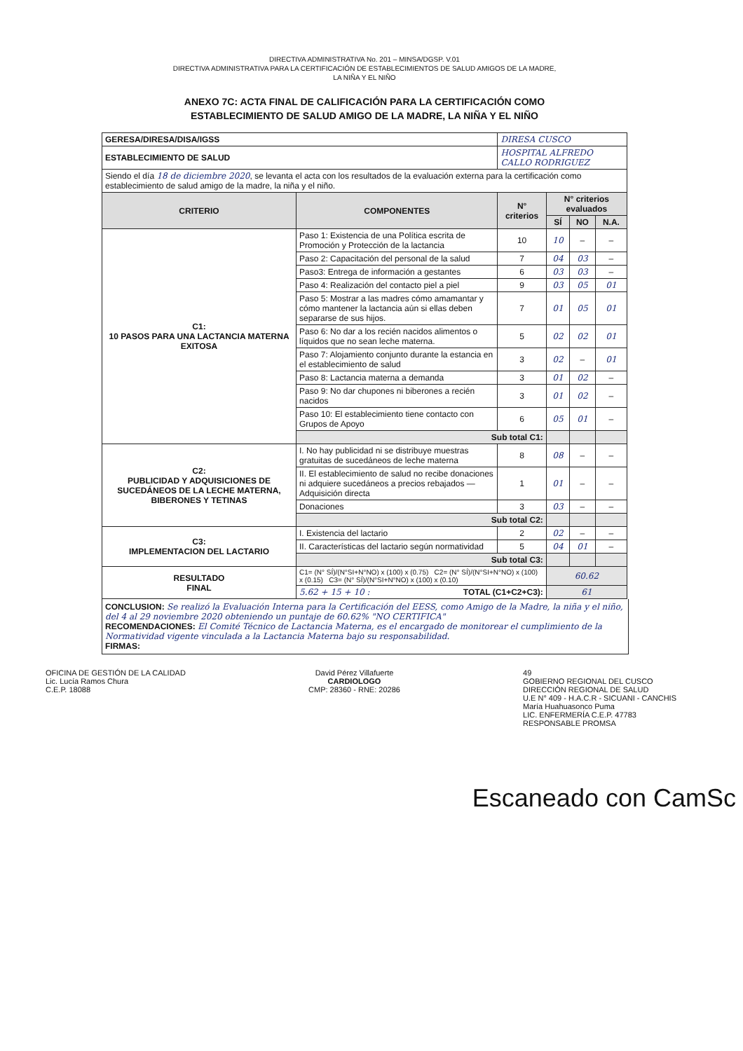DIRECTIVA ADMINISTRATIVA No. 201 – MINSA/DGSP. V.01
DIRECTIVA ADMINISTRATIVA PARA LA CERTIFICACIÓN DE ESTABLECIMIENTOS DE SALUD AMIGOS DE LA MADRE,
LA NIÑA Y EL NIÑO
ANEXO 7C: ACTA FINAL DE CALIFICACIÓN PARA LA CERTIFICACIÓN COMO
ESTABLECIMIENTO DE SALUD AMIGO DE LA MADRE, LA NIÑA Y EL NIÑO
| GERESA/DIRESA/DISA/IGSS | | DIRESA CUSCO | | | |
| ESTABLECIMIENTO DE SALUD | | HOSPITAL ALFREDO CALLO RODRIGUEZ | | | |
| Siendo el día 18 de diciembre 2020 , se levanta el acta con los resultados de la evaluación externa para la certificación como establecimiento de salud amigo de la madre, la niña y el niño. | | | | | |
| CRITERIO | COMPONENTES | N° criterios | N° criterios evaluados | | |
| | | | SÍ | NO | N.A. |
| C1: 10 PASOS PARA UNA LACTANCIA MATERNA EXITOSA | Paso 1: Existencia de una Política escrita de Promoción y Protección de la lactancia | 10 | 10 | – | – |
| | Paso 2: Capacitación del personal de la salud | 7 | 04 | 03 | – |
| | Paso3: Entrega de información a gestantes | 6 | 03 | 03 | – |
| | Paso 4: Realización del contacto piel a piel | 9 | 03 | 05 | 01 |
| | Paso 5: Mostrar a las madres cómo amamantar y cómo mantener la lactancia aún si ellas deben separarse de sus hijos. | 7 | 01 | 05 | 01 |
| | Paso 6: No dar a los recién nacidos alimentos o líquidos que no sean leche materna. | 5 | 02 | 02 | 01 |
| | Paso 7: Alojamiento conjunto durante la estancia en el establecimiento de salud | 3 | 02 | – | 01 |
| | Paso 8: Lactancia materna a demanda | 3 | 01 | 02 | – |
| | Paso 9: No dar chupones ni biberones a recién nacidos | 3 | 01 | 02 | – |
| | Paso 10: El establecimiento tiene contacto con Grupos de Apoyo | 6 | 05 | 01 | – |
| | Sub total C1: | | | | |
| C2: PUBLICIDAD Y ADQUISICIONES DE SUCEDÁNEOS DE LA LECHE MATERNA, BIBERONES Y TETINAS | I. No hay publicidad ni se distribuye muestras gratuitas de sucedáneos de leche materna | 8 | 08 | – | – |
| | II. El establecimiento de salud no recibe donaciones ni adquiere sucedáneos a precios rebajados — Adquisición directa | 1 | 01 | – | – |
| | Donaciones | 3 | 03 | – | – |
| | Sub total C2: | | | | |
| C3: IMPLEMENTACION DEL LACTARIO | I. Existencia del lactario | 2 | 02 | – | – |
| | II. Características del lactario según normatividad | 5 | 04 | 01 | – |
| | Sub total C3: | | | | |
| RESULTADO FINAL | C1= (N° SÍ)/(N°SI+N°NO) x (100) x (0.75) C2= (N° SÍ)/(N°SI+N°NO) x (100) x (0.15) C3= (N° SÍ)/(N°SI+N°NO) x (100) x (0.10) | | 60.62 | | |
| | 5.62 + 15 + 10 : TOTAL (C1+C2+C3): | | 61 | | |
CONCLUSION: Se realizó la Evaluación Interna para la Certificación del EESS, como Amigo de la Madre, la niña y el niño, del 4 al 29 noviembre 2020 obteniendo un puntaje de 60.62% "NO CERTIFICA"
RECOMENDACIONES: El Comité Técnico de Lactancia Materna, es el encargado de monitorear el cumplimiento de la Normatividad vigente vinculada a la Lactancia Materna bajo su responsabilidad.
FIRMAS:
OFICINA DE GESTIÓN DE LA CALIDAD
Lic. Lucía Ramos Chura
C.E.P. 18088
David Pérez Villafuerte
CARDIOLOGO
CMP: 28360 - RNE: 20286
49
GOBIERNO REGIONAL DEL CUSCO
DIRECCIÓN REGIONAL DE SALUD
U.E N° 409 - H.A.C.R - SICUANI - CANCHIS
María Huahuasonco Puma
LIC. ENFERMERÍA C.E.P. 47783
RESPONSABLE PROMSA
Escaneado con CamSc